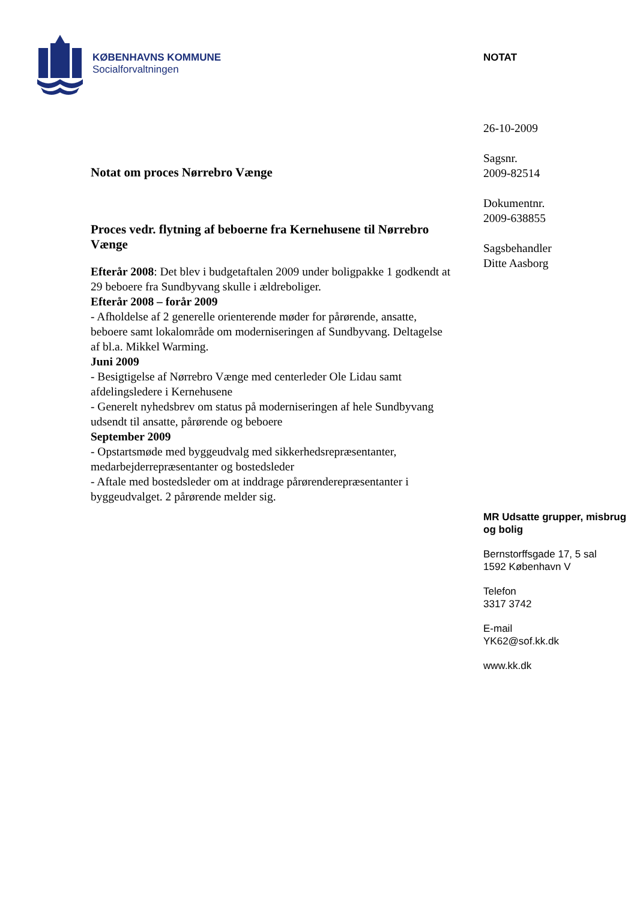KØBENHAVNS KOMMUNE
Socialforvaltningen
Notat om proces Nørrebro Vænge
Proces vedr. flytning af beboerne fra Kernehusene til Nørrebro Vænge
Efterår 2008: Det blev i budgetaftalen 2009 under boligpakke 1 godkendt at 29 beboere fra Sundbyvang skulle i ældreboliger.
Efterår 2008 – forår 2009
- Afholdelse af 2 generelle orienterende møder for pårørende, ansatte, beboere samt lokalområde om moderniseringen af Sundbyvang. Deltagelse af bl.a. Mikkel Warming.
Juni 2009
- Besigtigelse af Nørrebro Vænge med centerleder Ole Lidau samt afdelingsledere i Kernehusene
- Generelt nyhedsbrev om status på moderniseringen af hele Sundbyvang udsendt til ansatte, pårørende og beboere
September 2009
- Opstartsmøde med byggeudvalg med sikkerhedsrepræsentanter, medarbejderrepræsentanter og bostedsleder
- Aftale med bostedsleder om at inddrage pårørenderepræsentanter i byggeudvalget. 2 pårørende melder sig.
NOTAT
26-10-2009
Sagsnr.
2009-82514
Dokumentnr.
2009-638855
Sagsbehandler
Ditte Aasborg
MR Udsatte grupper, misbrug og bolig
Bernstorffsgade 17, 5 sal
1592 København V
Telefon
3317 3742
E-mail
YK62@sof.kk.dk
www.kk.dk